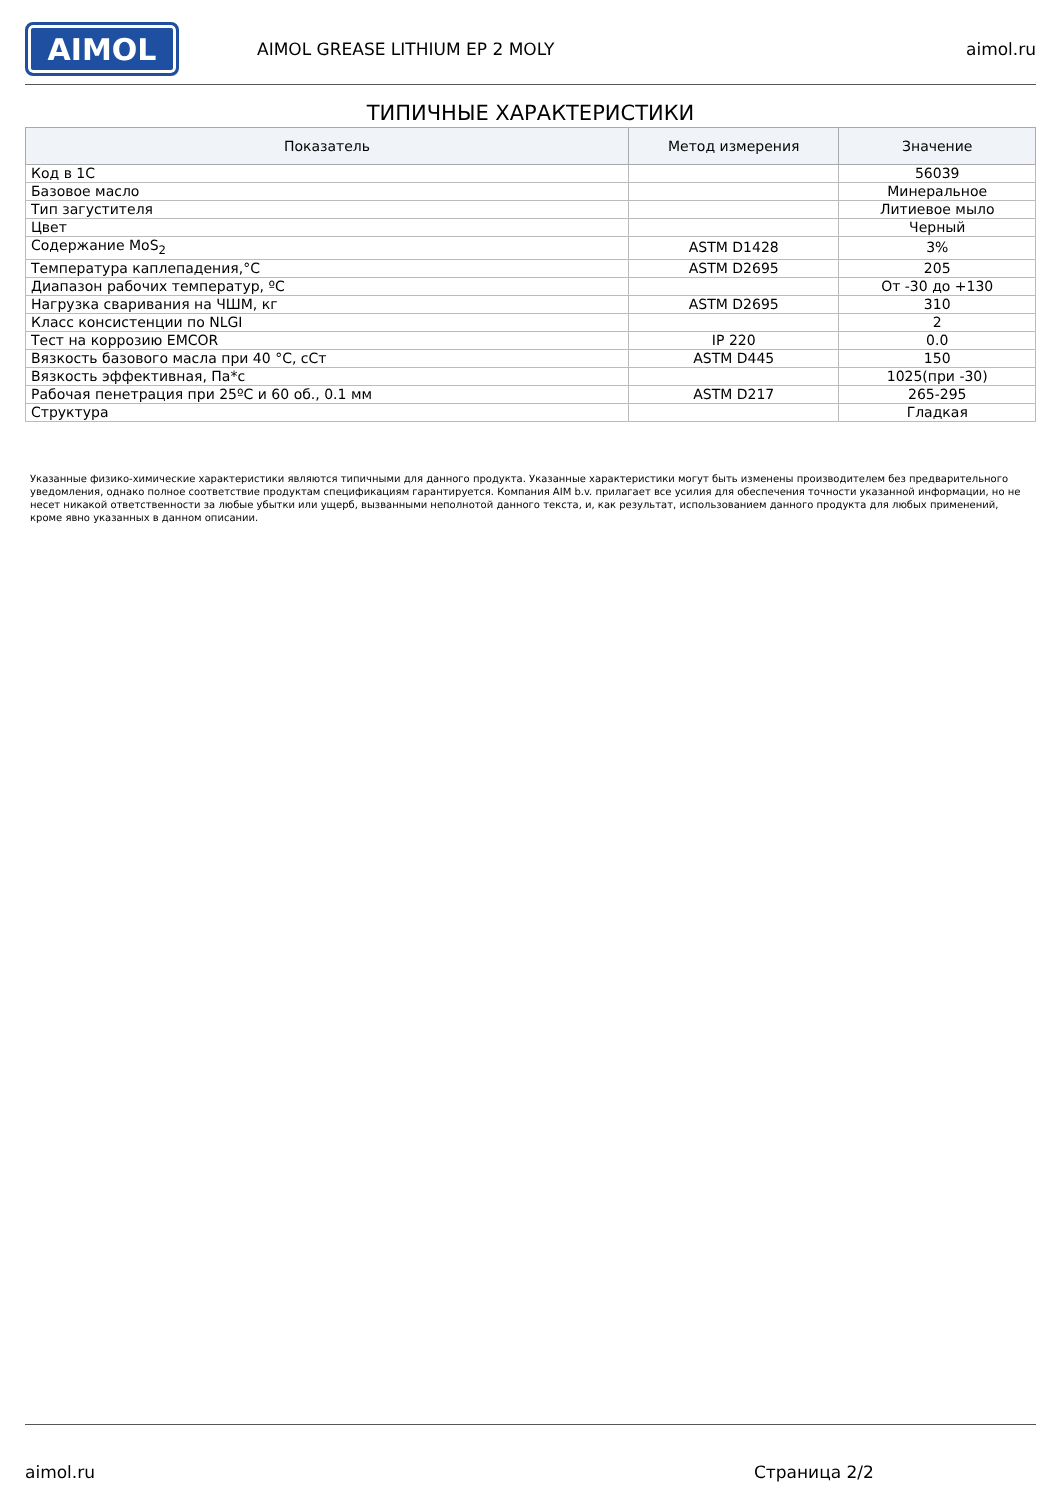AIMOL
AIMOL GREASE LITHIUM EP 2 MOLY aimol.ru
ТИПИЧНЫЕ ХАРАКТЕРИСТИКИ
| Показатель | Метод измерения | Значение |
| --- | --- | --- |
| Код в 1С | | 56039 |
| Базовое масло | | Минеральное |
| Тип загустителя | | Литиевое мыло |
| Цвет | | Черный |
| Содержание MoS<sub>2</sub> | ASTM D1428 | 3% |
| Температура каплепадения,°C | ASTM D2695 | 205 |
| Диапазон рабочих температур, ºC | | От -30 до +130 |
| Нагрузка сваривания на ЧШМ, кг | ASTM D2695 | 310 |
| Класс консистенции по NLGI | | 2 |
| Тест на коррозию EMCOR | IP 220 | 0.0 |
| Вязкость базового масла при 40 °C, сСт | ASTM D445 | 150 |
| Вязкость эффективная, Па*с | | 1025(при -30) |
| Рабочая пенетрация при 25ºC и 60 об., 0.1 мм | ASTM D217 | 265-295 |
| Структура | | Гладкая |
Указанные физико-химические характеристики являются типичными для данного продукта. Указанные характеристики могут быть изменены производителем без предварительного уведомления, однако полное соответствие продуктам спецификациям гарантируется. Компания AIM b.v. прилагает все усилия для обеспечения точности указанной информации, но не несет никакой ответственности за любые убытки или ущерб, вызванными неполнотой данного текста, и, как результат, использованием данного продукта для любых применений, кроме явно указанных в данном описании.
aimol.ru Страница 2/2